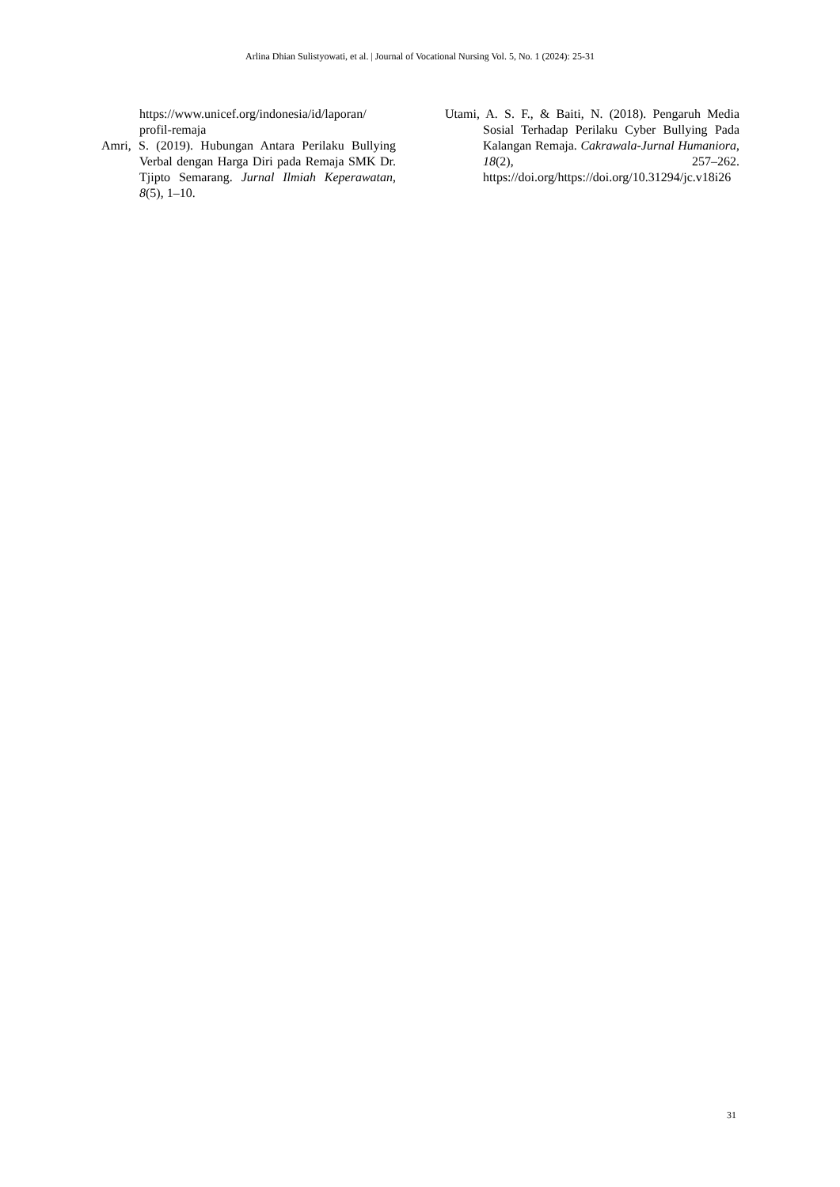Arlina Dhian Sulistyowati, et al. | Journal of Vocational Nursing Vol. 5, No. 1 (2024): 25-31
https://www.unicef.org/indonesia/id/laporan/ profil-remaja
Amri, S. (2019). Hubungan Antara Perilaku Bullying Verbal dengan Harga Diri pada Remaja SMK Dr. Tjipto Semarang. Jurnal Ilmiah Keperawatan, 8(5), 1–10.
Utami, A. S. F., & Baiti, N. (2018). Pengaruh Media Sosial Terhadap Perilaku Cyber Bullying Pada Kalangan Remaja. Cakrawala-Jurnal Humaniora, 18(2), 257–262. https://doi.org/https://doi.org/10.31294/jc.v18i26
31